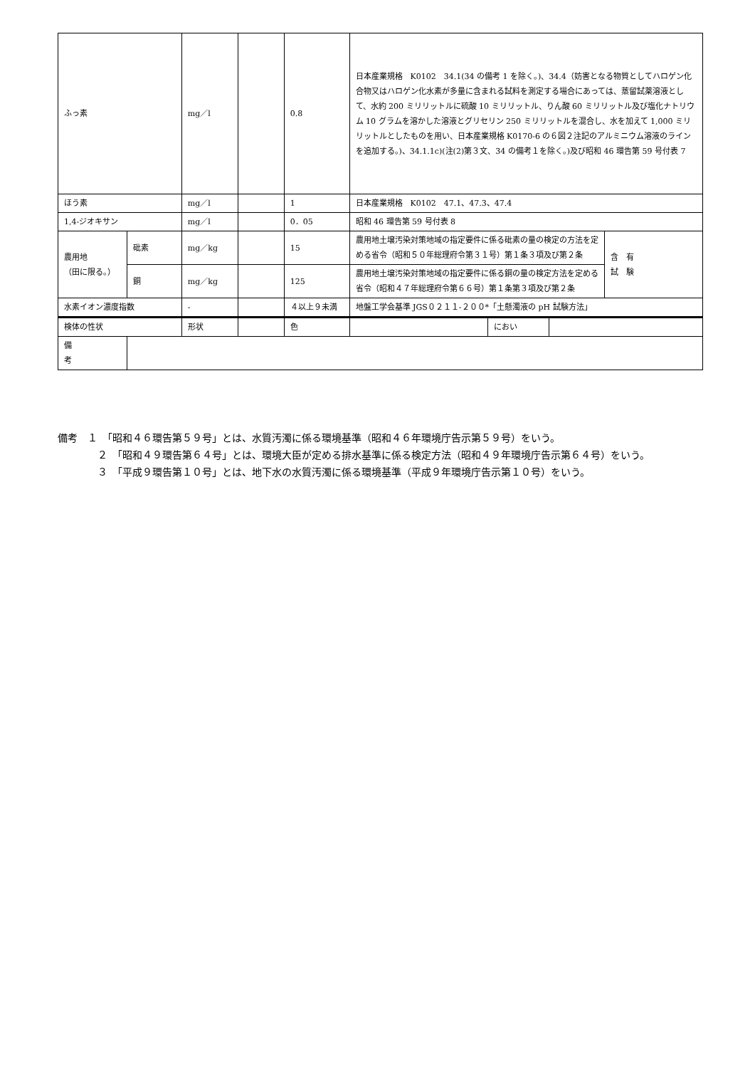| ふっ素 | | mg／l | | 0.8 | 日本産業規格 K0102 34.1(34 の備考 1 を除く。)、34.4（妨害となる物質としてハロゲン化合物又はハロゲン化水素が多量に含まれる試料を測定する場合にあっては、蒸留試薬溶液として、水約 200 ミリリットルに硫酸 10 ミリリットル、りん酸 60 ミリリットル及び塩化ナトリウム 10 グラムを溶かした溶液とグリセリン 250 ミリリットルを混合し、水を加えて 1,000 ミリリットルとしたものを用い、日本産業規格 K0170-6 の６図２注記のアルミニウム溶液のラインを追加する。)、34.1.1c)(注(2)第３文、34 の備考１を除く。)及び昭和 46 環告第 59 号付表 7 | | | |
| ほう素 | | mg／l | | 1 | 日本産業規格 K0102 47.1、47.3、47.4 | | | |
| 1,4-ジオキサン | | mg／l | | 0．05 | 昭和 46 環告第 59 号付表 8 | | | |
| 農用地 （田に限る。） | 砒素 | mg／kg | | 15 | 農用地土壌汚染対策地域の指定要件に係る砒素の量の検定の方法を定める省令（昭和５０年総理府令第３１号）第１条３項及び第２条 | | | 含 有 試 験 |
| | 銅 | mg／kg | | 125 | 農用地土壌汚染対策地域の指定要件に係る銅の量の検定方法を定める省令（昭和４７年総理府令第６６号）第１条第３項及び第２条 | | | |
| 水素イオン濃度指数 | | - | | ４以上９未満 | 地盤工学会基準 JGS０２１１-２００*「土懸濁液の pH 試験方法」 | | | |
| 検体の性状 | | 形状 | | 色 | | におい | | |
| 備 考 | | | | | | | | |
備考　１　「昭和４６環告第５９号」とは、水質汚濁に係る環境基準（昭和４６年環境庁告示第５９号）をいう。
２　「昭和４９環告第６４号」とは、環境大臣が定める排水基準に係る検定方法（昭和４９年環境庁告示第６４号）をいう。
３　「平成９環告第１０号」とは、地下水の水質汚濁に係る環境基準（平成９年環境庁告示第１０号）をいう。